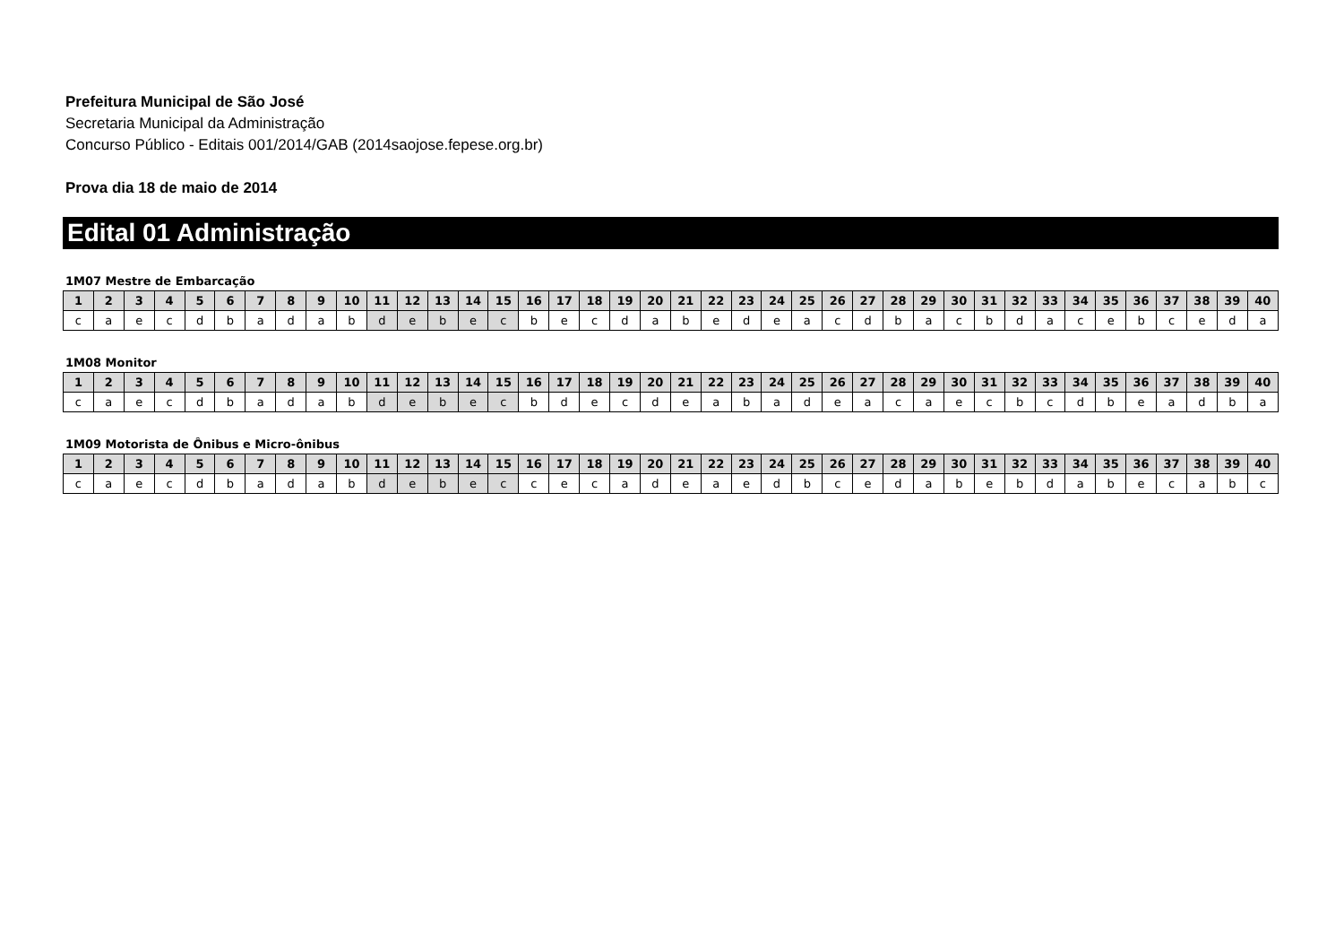Prefeitura Municipal de São José
Secretaria Municipal da Administração
Concurso Público - Editais 001/2014/GAB (2014saojose.fepese.org.br)
Prova dia 18 de maio de 2014
Edital 01 Administração
1M07 Mestre de Embarcação
| 1 | 2 | 3 | 4 | 5 | 6 | 7 | 8 | 9 | 10 | 11 | 12 | 13 | 14 | 15 | 16 | 17 | 18 | 19 | 20 | 21 | 22 | 23 | 24 | 25 | 26 | 27 | 28 | 29 | 30 | 31 | 32 | 33 | 34 | 35 | 36 | 37 | 38 | 39 | 40 |
| --- | --- | --- | --- | --- | --- | --- | --- | --- | --- | --- | --- | --- | --- | --- | --- | --- | --- | --- | --- | --- | --- | --- | --- | --- | --- | --- | --- | --- | --- | --- | --- | --- | --- | --- | --- | --- | --- | --- | --- |
| c | a | e | c | d | b | a | d | a | b | d | e | b | e | c | b | e | c | d | a | b | e | d | e | a | c | d | b | a | c | b | d | a | c | e | b | c | e | d | a |
1M08 Monitor
| 1 | 2 | 3 | 4 | 5 | 6 | 7 | 8 | 9 | 10 | 11 | 12 | 13 | 14 | 15 | 16 | 17 | 18 | 19 | 20 | 21 | 22 | 23 | 24 | 25 | 26 | 27 | 28 | 29 | 30 | 31 | 32 | 33 | 34 | 35 | 36 | 37 | 38 | 39 | 40 |
| --- | --- | --- | --- | --- | --- | --- | --- | --- | --- | --- | --- | --- | --- | --- | --- | --- | --- | --- | --- | --- | --- | --- | --- | --- | --- | --- | --- | --- | --- | --- | --- | --- | --- | --- | --- | --- | --- | --- | --- |
| c | a | e | c | d | b | a | d | a | b | d | e | b | e | c | b | d | e | c | d | e | a | b | a | d | e | a | c | a | e | c | b | c | d | b | e | a | d | b | a |
1M09 Motorista de Ônibus e Micro-ônibus
| 1 | 2 | 3 | 4 | 5 | 6 | 7 | 8 | 9 | 10 | 11 | 12 | 13 | 14 | 15 | 16 | 17 | 18 | 19 | 20 | 21 | 22 | 23 | 24 | 25 | 26 | 27 | 28 | 29 | 30 | 31 | 32 | 33 | 34 | 35 | 36 | 37 | 38 | 39 | 40 |
| --- | --- | --- | --- | --- | --- | --- | --- | --- | --- | --- | --- | --- | --- | --- | --- | --- | --- | --- | --- | --- | --- | --- | --- | --- | --- | --- | --- | --- | --- | --- | --- | --- | --- | --- | --- | --- | --- | --- | --- |
| c | a | e | c | d | b | a | d | a | b | d | e | b | e | c | c | e | c | a | d | e | a | e | d | b | c | e | d | a | b | e | b | d | a | b | e | c | a | b | c |